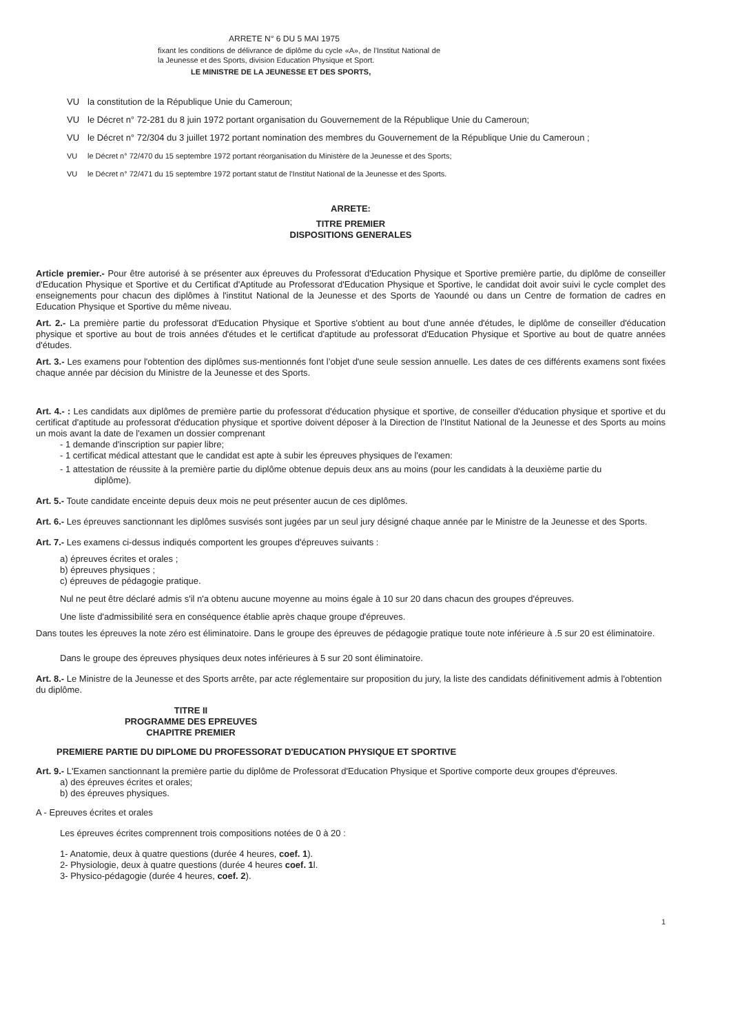ARRETE N° 6 DU 5 MAI 1975
fixant les conditions de délivrance de diplôme du cycle «A», de l'Institut National de la Jeunesse et des Sports, division Education Physique et Sport.
LE MINISTRE DE LA JEUNESSE ET DES SPORTS,
VU la constitution de la République Unie du Cameroun;
VU le Décret n° 72-281 du 8 juin 1972 portant organisation du Gouvernement de la République Unie du Cameroun;
VU le Décret n° 72/304 du 3 juillet 1972 portant nomination des membres du Gouvernement de la République Unie du Cameroun ;
VU le Décret n° 72/470 du 15 septembre 1972 portant réorganisation du Ministère de la Jeunesse et des Sports;
VU le Décret n° 72/471 du 15 septembre 1972 portant statut de l'Institut National de la Jeunesse et des Sports.
ARRETE:
TITRE PREMIER
DISPOSITIONS GENERALES
Article premier.- Pour être autorisé à se présenter aux épreuves du Professorat d'Education Physique et Sportive première partie, du diplôme de conseiller d'Education Physique et Sportive et du Certificat d'Aptitude au Professorat d'Education Physique et Sportive, le candidat doit avoir suivi le cycle complet des enseignements pour chacun des diplômes à l'institut National de la Jeunesse et des Sports de Yaoundé ou dans un Centre de formation de cadres en Education Physique et Sportive du même niveau.
Art. 2.- La première partie du professorat d'Education Physique et Sportive s'obtient au bout d'une année d'études, le diplôme de conseiller d'éducation physique et sportive au bout de trois années d'études et le certificat d'aptitude au professorat d'Education Physique et Sportive au bout de quatre années d'études.
Art. 3.- Les examens pour l'obtention des diplômes sus-mentionnés font l’objet d'une seule session annuelle. Les dates de ces différents examens sont fixées chaque année par décision du Ministre de la Jeunesse et des Sports.
Art. 4.- : Les candidats aux diplômes de première partie du professorat d'éducation physique et sportive, de conseiller d'éducation physique et sportive et du certificat d'aptitude au professorat d'éducation physique et sportive doivent déposer à la Direction de l'Institut National de la Jeunesse et des Sports au moins un mois avant la date de l'examen un dossier comprenant
- 1 demande d'inscription sur papier libre;
- 1 certificat médical attestant que le candidat est apte à subir les épreuves physiques de l'examen:
- 1 attestation de réussite à la première partie du diplôme obtenue depuis deux ans au moins (pour les candidats à la deuxième partie du diplôme).
Art. 5.- Toute candidate enceinte depuis deux mois ne peut présenter aucun de ces diplômes.
Art. 6.- Les épreuves sanctionnant les diplômes susvisés sont jugées par un seul jury désigné chaque année par le Ministre de la Jeunesse et des Sports.
Art. 7.- Les examens ci-dessus indiqués comportent les groupes d'épreuves suivants :
a) épreuves écrites et orales ;
b) épreuves physiques ;
c) épreuves de pédagogie pratique.
Nul ne peut être déclaré admis s'il n'a obtenu aucune moyenne au moins égale à 10 sur 20 dans chacun des groupes d'épreuves.
Une liste d'admissibilité sera en conséquence établie après chaque groupe d'épreuves.
Dans toutes les épreuves la note zéro est éliminatoire. Dans le groupe des épreuves de pédagogie pratique toute note inférieure à .5 sur 20 est éliminatoire.
Dans le groupe des épreuves physiques deux notes inférieures à 5 sur 20 sont éliminatoire.
Art. 8.- Le Ministre de la Jeunesse et des Sports arrête, par acte réglementaire sur proposition du jury, la liste des candidats définitivement admis à l'obtention du diplôme.
TITRE II
PROGRAMME DES EPREUVES
CHAPITRE PREMIER
PREMIERE PARTIE DU DIPLOME DU PROFESSORAT D'EDUCATION PHYSIQUE ET SPORTIVE
Art. 9.- L'Examen sanctionnant la première partie du diplôme de Professorat d'Education Physique et Sportive comporte deux groupes d'épreuves.
a) des épreuves écrites et orales;
b) des épreuves physiques.
A - Epreuves écrites et orales
Les épreuves écrites comprennent trois compositions notées de 0 à 20 :
1- Anatomie, deux à quatre questions (durée 4 heures, coef. 1).
2- Physiologie, deux à quatre questions (durée 4 heures coef. 1l.
3- Physico-pédagogie (durée 4 heures, coef. 2).
1